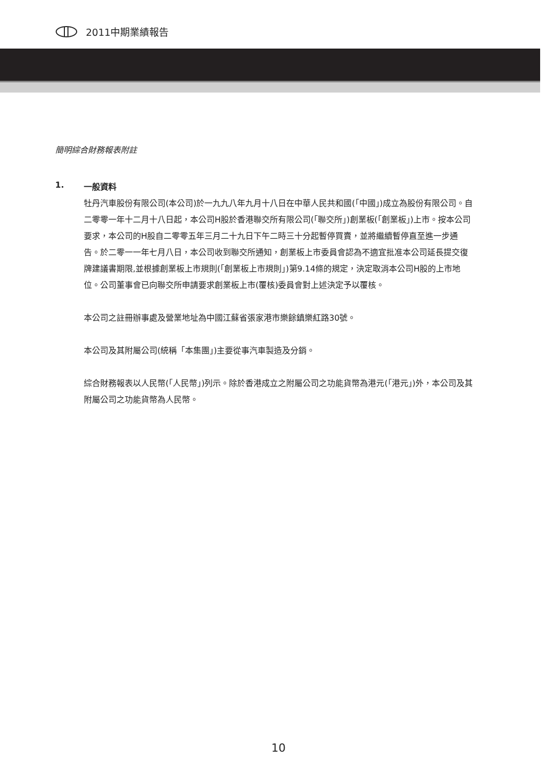2011中期業績報告
簡明綜合財務報表附註
1. 一般資料
牡丹汽車股份有限公司(本公司)於一九九八年九月十八日在中華人民共和國(「中國」)成立為股份有限公司。自二零零一年十二月十八日起，本公司H股於香港聯交所有限公司(「聯交所」)創業板(「創業板」)上市。按本公司要求，本公司的H股自二零零五年三月二十九日下午二時三十分起暫停買賣，並將繼續暫停直至進一步通告。於二零一一年七月八日，本公司收到聯交所通知，創業板上市委員會認為不適宜批准本公司延長提交復牌建議書期限,並根據創業板上市規則(「創業板上市規則」)第9.14條的規定，決定取消本公司H股的上市地位。公司董事會已向聯交所申請要求創業板上市(覆核)委員會對上述決定予以覆核。
本公司之註冊辦事處及營業地址為中國江蘇省張家港市樂餘鎮樂紅路30號。
本公司及其附屬公司(統稱「本集團」)主要從事汽車製造及分銷。
綜合財務報表以人民幣(「人民幣」)列示。除於香港成立之附屬公司之功能貨幣為港元(「港元」)外，本公司及其附屬公司之功能貨幣為人民幣。
10